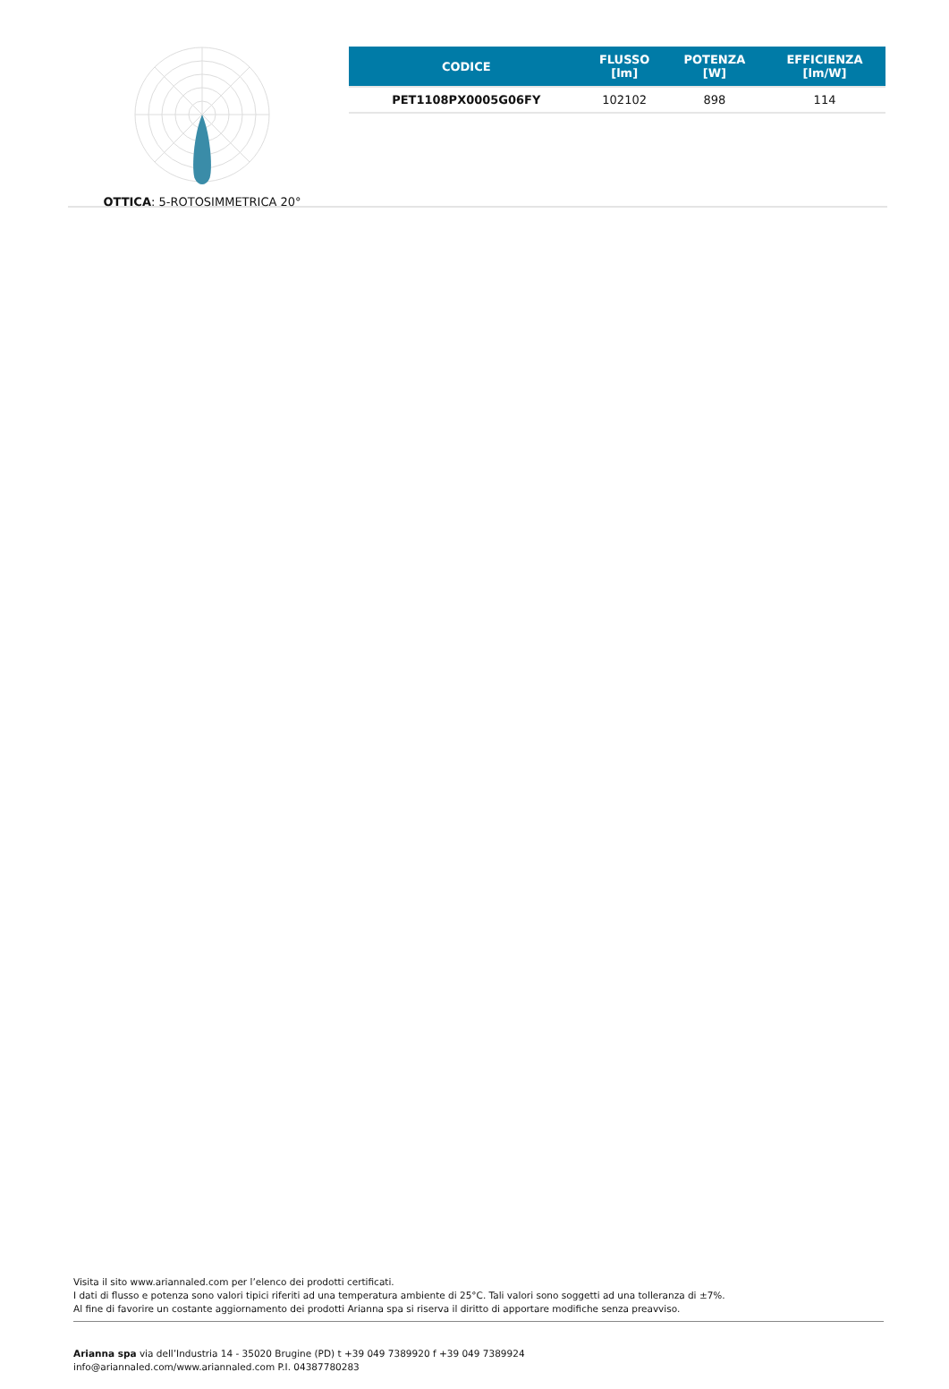OTTICA: 5-ROTOSIMMETRICA 20°
| CODICE | FLUSSO [lm] | POTENZA [W] | EFFICIENZA [lm/W] |
| --- | --- | --- | --- |
| PET1108PX0005G06FY | 102102 | 898 | 114 |
Visita il sito www.ariannaled.com per l’elenco dei prodotti certificati.
I dati di flusso e potenza sono valori tipici riferiti ad una temperatura ambiente di 25°C. Tali valori sono soggetti ad una tolleranza di ±7%.
Al fine di favorire un costante aggiornamento dei prodotti Arianna spa si riserva il diritto di apportare modifiche senza preavviso.
Arianna spa via dell’Industria 14 - 35020 Brugine (PD) t +39 049 7389920 f +39 049 7389924
info@ariannaled.com/www.ariannaled.com P.I. 04387780283